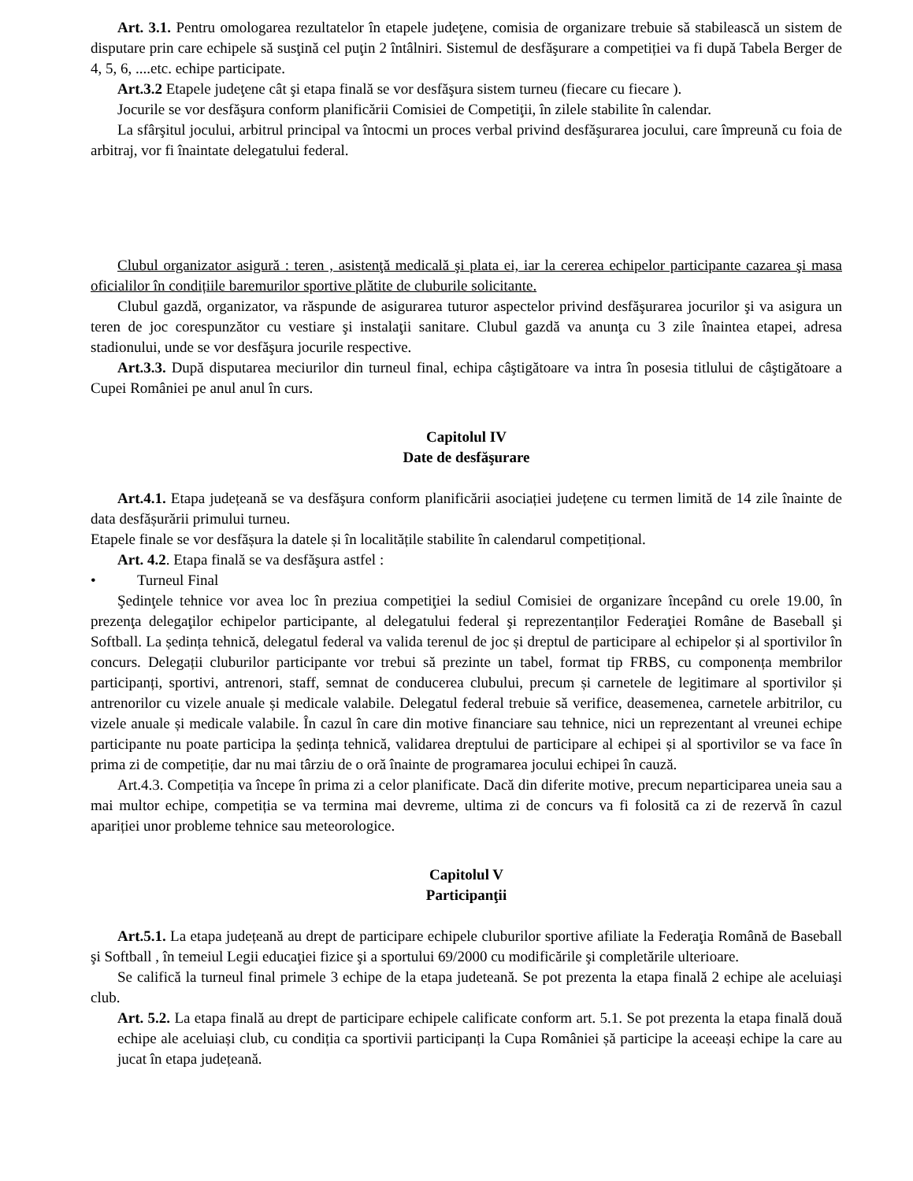Art. 3.1. Pentru omologarea rezultatelor în etapele judeţene, comisia de organizare trebuie să stabilească un sistem de disputare prin care echipele să susţină cel puţin 2 întâlniri. Sistemul de desfăşurare a competiției va fi după Tabela Berger de 4, 5, 6, ....etc. echipe participate.
Art.3.2 Etapele judeţene cât şi etapa finală se vor desfăşura sistem turneu (fiecare cu fiecare ).
Jocurile se vor desfăşura conform planificării Comisiei de Competiţii, în zilele stabilite în calendar.
La sfârşitul jocului, arbitrul principal va întocmi un proces verbal privind desfăşurarea jocului, care împreună cu foia de arbitraj, vor fi înaintate delegatului federal.
Clubul organizator asigură : teren , asistenţă medicală şi plata ei, iar la cererea echipelor participante cazarea şi masa oficialilor în condițiile baremurilor sportive plătite de cluburile solicitante.
Clubul gazdă, organizator, va răspunde de asigurarea tuturor aspectelor privind desfăşurarea jocurilor şi va asigura un teren de joc corespunzător cu vestiare şi instalaţii sanitare. Clubul gazdă va anunţa cu 3 zile înaintea etapei, adresa stadionului, unde se vor desfăşura jocurile respective.
Art.3.3. După disputarea meciurilor din turneul final, echipa câştigătoare va intra în posesia titlului de câştigătoare a Cupei României pe anul anul în curs.
Capitolul IV
Date de desfăşurare
Art.4.1. Etapa județeană se va desfăşura conform planificării asociației județene cu termen limită de 14 zile înainte de data desfășurării primului turneu.
Etapele finale se vor desfășura la datele și în localitățile stabilite în calendarul competițional.
Art. 4.2. Etapa finală se va desfăşura astfel :
• Turneul Final
Şedinţele tehnice vor avea loc în preziua competiţiei la sediul Comisiei de organizare începând cu orele 19.00, în prezenţa delegaţilor echipelor participante, al delegatului federal şi reprezentanților Federaţiei Române de Baseball şi Softball. La ședința tehnică, delegatul federal va valida terenul de joc și dreptul de participare al echipelor și al sportivilor în concurs. Delegații cluburilor participante vor trebui să prezinte un tabel, format tip FRBS, cu componența membrilor participanți, sportivi, antrenori, staff, semnat de conducerea clubului, precum și carnetele de legitimare al sportivilor și antrenorilor cu vizele anuale și medicale valabile. Delegatul federal trebuie să verifice, deasemenea, carnetele arbitrilor, cu vizele anuale și medicale valabile. În cazul în care din motive financiare sau tehnice, nici un reprezentant al vreunei echipe participante nu poate participa la ședința tehnică, validarea dreptului de participare al echipei și al sportivilor se va face în prima zi de competiție, dar nu mai târziu de o oră înainte de programarea jocului echipei în cauză.
Art.4.3. Competiția va începe în prima zi a celor planificate. Dacă din diferite motive, precum neparticiparea uneia sau a mai multor echipe, competiția se va termina mai devreme, ultima zi de concurs va fi folosită ca zi de rezervă în cazul apariției unor probleme tehnice sau meteorologice.
Capitolul V
Participanţii
Art.5.1. La etapa județeană au drept de participare echipele cluburilor sportive afiliate la Federaţia Română de Baseball şi Softball , în temeiul Legii educaţiei fizice şi a sportului 69/2000 cu modificările şi completările ulterioare.
Se califică la turneul final primele 3 echipe de la etapa judeteană. Se pot prezenta la etapa finală 2 echipe ale aceluiaşi club.
Art. 5.2. La etapa finală au drept de participare echipele calificate conform art. 5.1. Se pot prezenta la etapa finală două echipe ale aceluiași club, cu condiția ca sportivii participanți la Cupa României șă participe la aceeași echipe la care au jucat în etapa județeană.